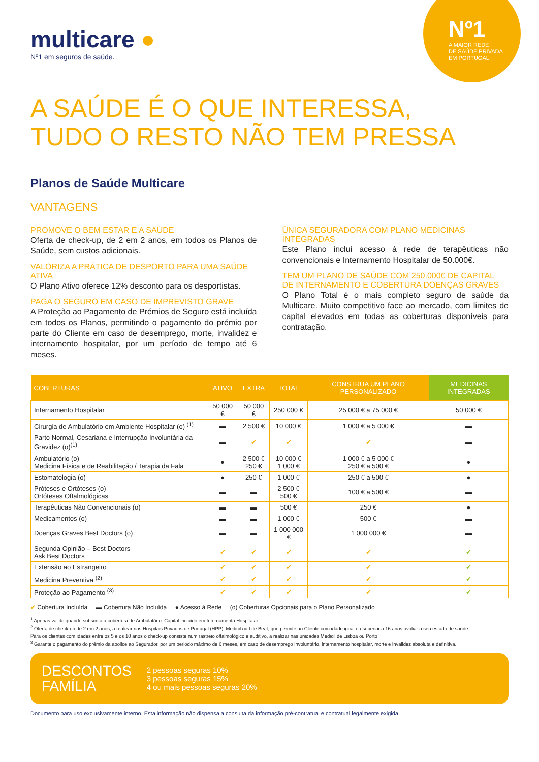Nº1
A MAIOR REDE
DE SAÚDE PRIVADA
EM PORTUGAL
multicare ●
Nº1 em seguros de saúde.
A SAÚDE É O QUE INTERESSA,
TUDO O RESTO NÃO TEM PRESSA
Planos de Saúde Multicare
VANTAGENS
PROMOVE O BEM ESTAR E A SAÚDE
Oferta de check-up, de 2 em 2 anos, em todos os Planos de Saúde, sem custos adicionais.
VALORIZA A PRÁTICA DE DESPORTO PARA UMA SAÚDE ATIVA
O Plano Ativo oferece 12% desconto para os desportistas.
PAGA O SEGURO EM CASO DE IMPREVISTO GRAVE
A Proteção ao Pagamento de Prémios de Seguro está incluída em todos os Planos, permitindo o pagamento do prémio por parte do Cliente em caso de desemprego, morte, invalidez e internamento hospitalar, por um período de tempo até 6 meses.
ÚNICA SEGURADORA COM PLANO MEDICINAS INTEGRADAS
Este Plano inclui acesso à rede de terapêuticas não convencionais e Internamento Hospitalar de 50.000€.
TEM UM PLANO DE SAÚDE COM 250.000€ DE CAPITAL
DE INTERNAMENTO E COBERTURA DOENÇAS GRAVES
O Plano Total é o mais completo seguro de saúde da Multicare. Muito competitivo face ao mercado, com limites de capital elevados em todas as coberturas disponíveis para contratação.
| COBERTURAS | ATIVO | EXTRA | TOTAL | CONSTRUA UM PLANO PERSONALIZADO | MEDICINAS INTEGRADAS |
| --- | --- | --- | --- | --- | --- |
| Internamento Hospitalar | 50 000 € | 50 000 € | 250 000 € | 25 000 € a 75 000 € | 50 000 € |
| Cirurgia de Ambulatório em Ambiente Hospitalar (o) <sup>(1)</sup> | ▬ | 2 500 € | 10 000 € | 1 000 € a 5 000 € | ▬ |
| Parto Normal, Cesariana e Interrupção Involuntária da Gravidez (o)<sup>(1)</sup> | ▬ | ✔ | ✔ | ✔ | ▬ |
| Ambulatório (o) Medicina Física e de Reabilitação / Terapia da Fala | ● | 2 500 € 250 € | 10 000 € 1 000 € | 1 000 € a 5 000 € 250 € a 500 € | ● |
| Estomatologia (o) | ● | 250 € | 1 000 € | 250 € a 500 € | ● |
| Próteses e Ortóteses (o) Ortóteses Oftalmológicas | ▬ | ▬ | 2 500 € 500 € | 100 € a 500 € | ▬ |
| Terapêuticas Não Convencionais (o) | ▬ | ▬ | 500 € | 250 € | ● |
| Medicamentos (o) | ▬ | ▬ | 1 000 € | 500 € | ▬ |
| Doenças Graves Best Doctors (o) | ▬ | ▬ | 1 000 000 € | 1 000 000 € | ▬ |
| Segunda Opinião – Best Doctors Ask Best Doctors | ✔ | ✔ | ✔ | ✔ | ✔ |
| Extensão ao Estrangeiro | ✔ | ✔ | ✔ | ✔ | ✔ |
| Medicina Preventiva <sup>(2)</sup> | ✔ | ✔ | ✔ | ✔ | ✔ |
| Proteção ao Pagamento <sup>(3)</sup> | ✔ | ✔ | ✔ | ✔ | ✔ |
✔ Cobertura Incluída ▬ Cobertura Não Incluída ● Acesso à Rede (o) Coberturas Opcionais para o Plano Personalizado
<sup>1</sup> Apenas válido quando subscrita a cobertura de Ambulatório. Capital incluído em Internamento Hospitalar
<sup>2</sup> Oferta de check-up de 2 em 2 anos, a realizar nos Hospitais Privados de Portugal (HPP), Medicil ou Life Beat, que permite ao Cliente com idade igual ou superior a 16 anos avaliar o seu estado de saúde.
Para os clientes com idades entre os 5 e os 10 anos o check-up consiste num rastreio oftalmológico e auditivo, a realizar nas unidades Medicil de Lisboa ou Porto
<sup>3</sup> Garante o pagamento do prémio da apolice ao Segurador, por um periodo máximo de 6 meses, em caso de desemprego involuntário, internamento hospitalar, morte e invalidez absoluta e definitiva.
DESCONTOS
FAMÍLIA
2 pessoas seguras 10%
3 pessoas seguras 15%
4 ou mais pessoas seguras 20%
Documento para uso exclusivamente interno. Esta informação não dispensa a consulta da informação pré-contratual e contratual legalmente exigida.